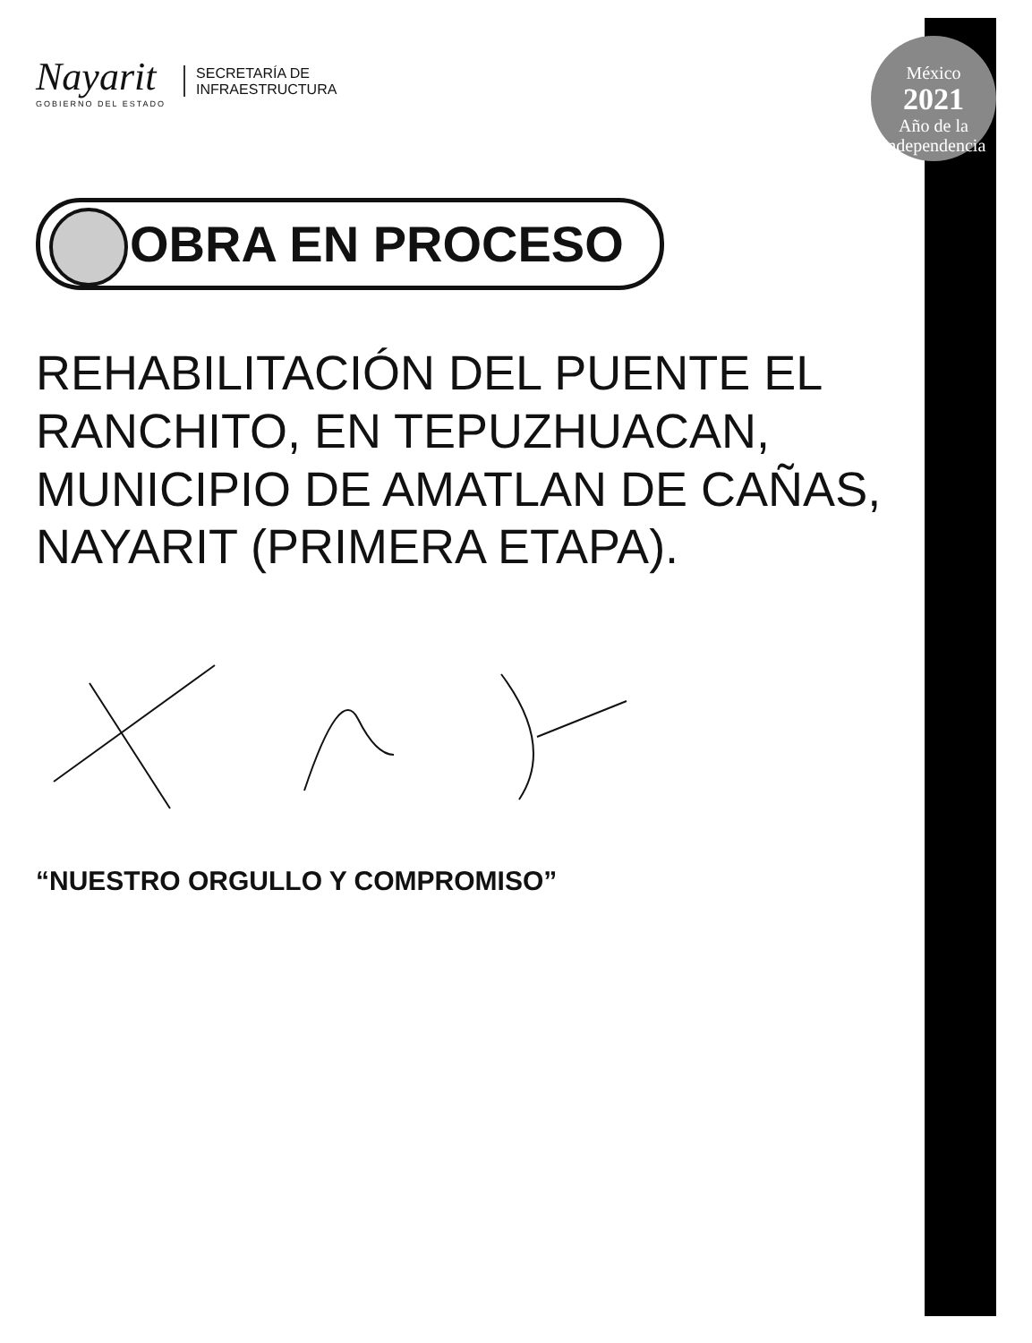Nayarit
GOBIERNO DEL ESTADO
SECRETARÍA DE
INFRAESTRUCTURA
OBRA EN PROCESO
REHABILITACIÓN DEL PUENTE EL RANCHITO, EN TEPUZHUACAN, MUNICIPIO DE AMATLAN DE CAÑAS, NAYARIT (PRIMERA ETAPA).
“NUESTRO ORGULLO Y COMPROMISO”
México
2021
Año de la Independencia